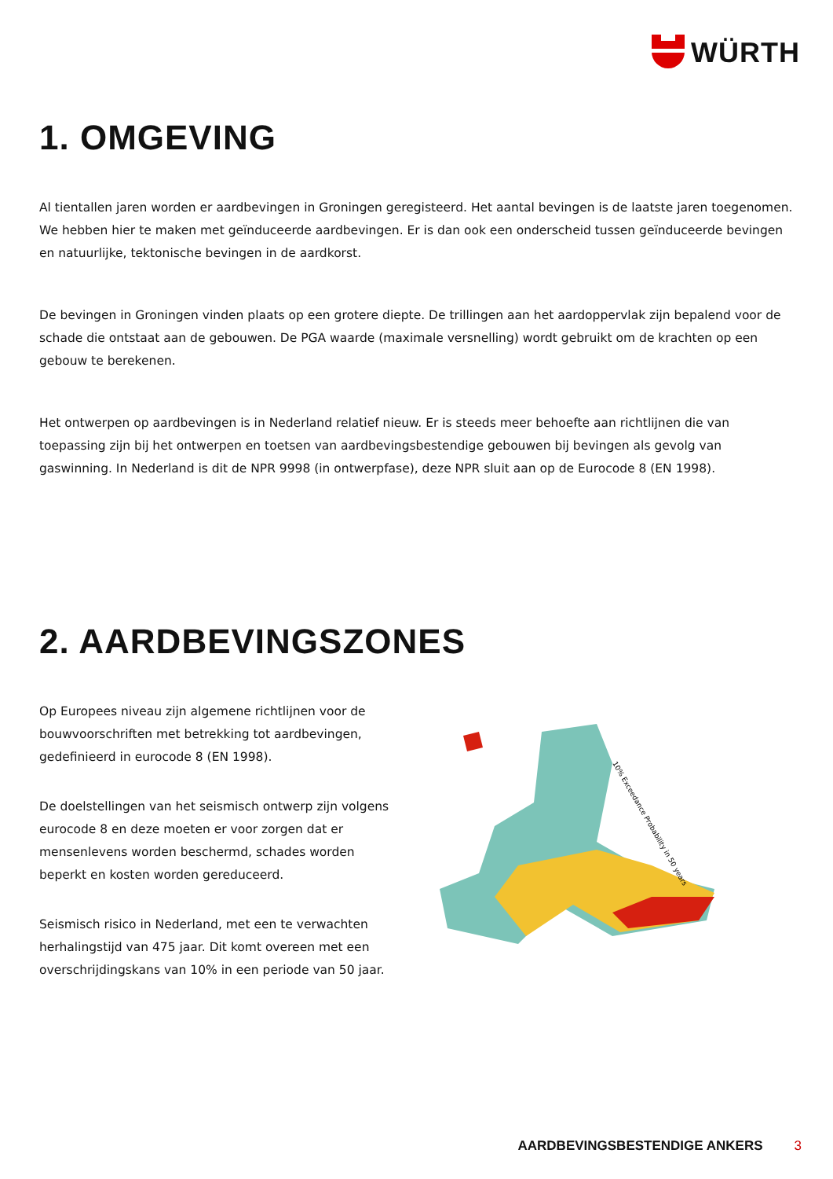WÜRTH
1. OMGEVING
Al tientallen jaren worden er aardbevingen in Groningen geregisteerd. Het aantal bevingen is de laatste jaren toegenomen. We hebben hier te maken met geïnduceerde aardbevingen. Er is dan ook een onderscheid tussen geïnduceerde bevingen en natuurlijke, tektonische bevingen in de aardkorst.
De bevingen in Groningen vinden plaats op een grotere diepte. De trillingen aan het aardoppervlak zijn bepalend voor de schade die ontstaat aan de gebouwen. De PGA waarde (maximale versnelling) wordt gebruikt om de krachten op een gebouw te berekenen.
Het ontwerpen op aardbevingen is in Nederland relatief nieuw. Er is steeds meer behoefte aan richtlijnen die van toepassing zijn bij het ontwerpen en toetsen van aardbevingsbestendige gebouwen bij bevingen als gevolg van gaswinning. In Nederland is dit de NPR 9998 (in ontwerpfase), deze NPR sluit aan op de Eurocode 8 (EN 1998).
2. AARDBEVINGSZONES
Op Europees niveau zijn algemene richtlijnen voor de bouwvoorschriften met betrekking tot aardbevingen, gedefinieerd in eurocode 8 (EN 1998).
De doelstellingen van het seismisch ontwerp zijn volgens eurocode 8 en deze moeten er voor zorgen dat er mensenlevens worden beschermd, schades worden beperkt en kosten worden gereduceerd.
Seismisch risico in Nederland, met een te verwachten herhalingstijd van 475 jaar. Dit komt overeen met een overschrijdingskans van 10% in een periode van 50 jaar.
10% Exceedance Probability in 50 years
AARDBEVINGSBESTENDIGE ANKERS 3